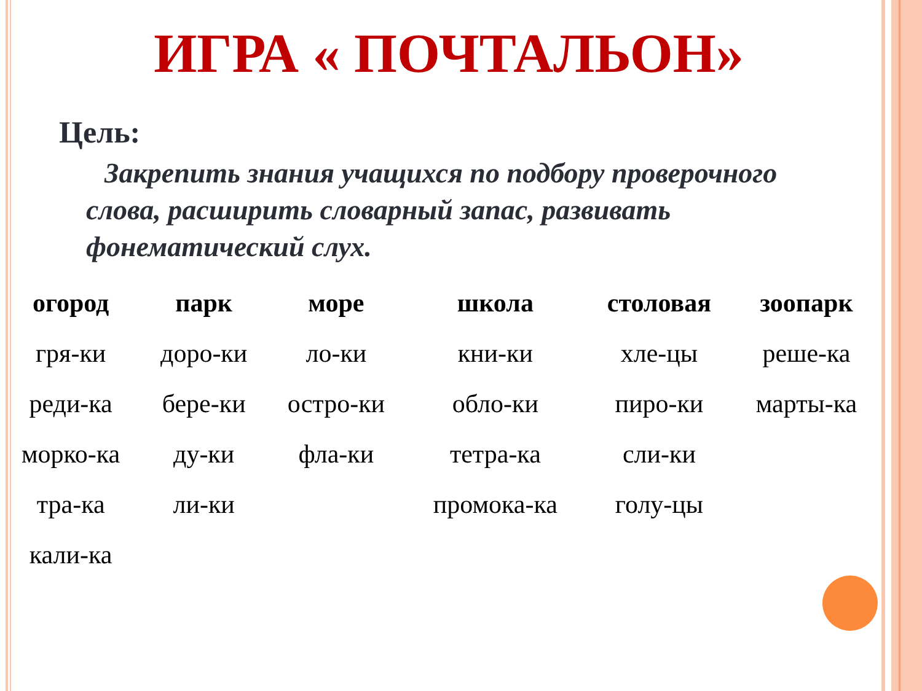ИГРА « ПОЧТАЛЬОН»
Цель:
Закрепить знания учащихся по подбору проверочного слова, расширить словарный запас, развивать фонематический слух.
| огород | парк | море | школа | столовая | зоопарк |
| --- | --- | --- | --- | --- | --- |
| гря-ки | доро-ки | ло-ки | кни-ки | хле-цы | реше-ка |
| реди-ка | бере-ки | остро-ки | обло-ки | пиро-ки | марты-ка |
| морко-ка | ду-ки | фла-ки | тетра-ка | сли-ки | |
| тра-ка | ли-ки | | промока-ка | голу-цы | |
| кали-ка | | | | | |